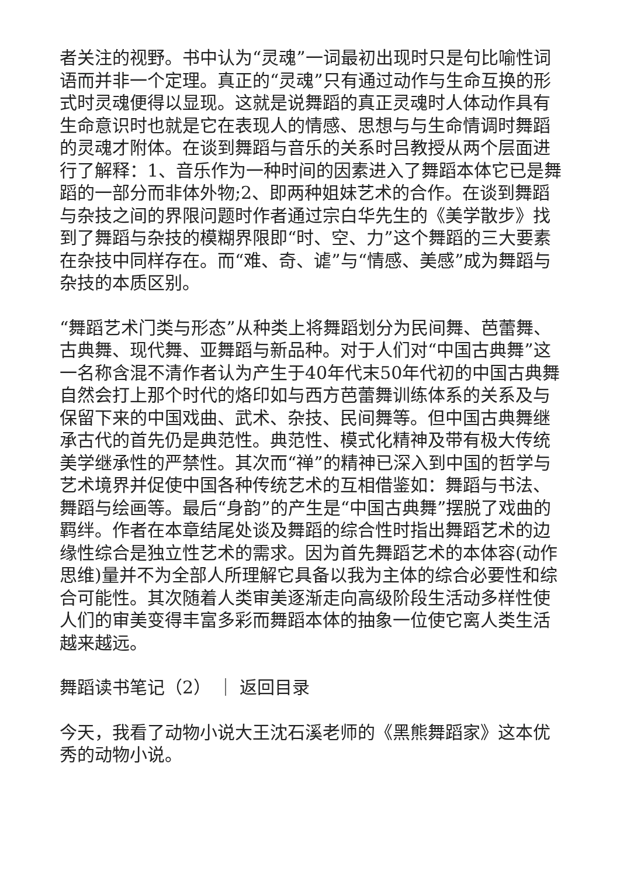者关注的视野。书中认为“灵魂”一词最初出现时只是句比喻性词语而并非一个定理。真正的“灵魂”只有通过动作与生命互换的形式时灵魂便得以显现。这就是说舞蹈的真正灵魂时人体动作具有生命意识时也就是它在表现人的情感、思想与与生命情调时舞蹈的灵魂才附体。在谈到舞蹈与音乐的关系时吕教授从两个层面进行了解释：1、音乐作为一种时间的因素进入了舞蹈本体它已是舞蹈的一部分而非体外物;2、即两种姐妹艺术的合作。在谈到舞蹈与杂技之间的界限问题时作者通过宗白华先生的《美学散步》找到了舞蹈与杂技的模糊界限即“时、空、力”这个舞蹈的三大要素在杂技中同样存在。而“难、奇、谑”与“情感、美感”成为舞蹈与杂技的本质区别。
“舞蹈艺术门类与形态”从种类上将舞蹈划分为民间舞、芭蕾舞、古典舞、现代舞、亚舞蹈与新品种。对于人们对“中国古典舞”这一名称含混不清作者认为产生于40年代末50年代初的中国古典舞自然会打上那个时代的烙印如与西方芭蕾舞训练体系的关系及与保留下来的中国戏曲、武术、杂技、民间舞等。但中国古典舞继承古代的首先仍是典范性。典范性、模式化精神及带有极大传统美学继承性的严禁性。其次而“禅”的精神已深入到中国的哲学与艺术境界并促使中国各种传统艺术的互相借鉴如：舞蹈与书法、舞蹈与绘画等。最后“身韵”的产生是“中国古典舞”摆脱了戏曲的羁绊。作者在本章结尾处谈及舞蹈的综合性时指出舞蹈艺术的边缘性综合是独立性艺术的需求。因为首先舞蹈艺术的本体容(动作思维)量并不为全部人所理解它具备以我为主体的综合必要性和综合可能性。其次随着人类审美逐渐走向高级阶段生活动多样性使人们的审美变得丰富多彩而舞蹈本体的抽象一位使它离人类生活越来越远。
舞蹈读书笔记（2） ｜ 返回目录
今天，我看了动物小说大王沈石溪老师的《黑熊舞蹈家》这本优秀的动物小说。